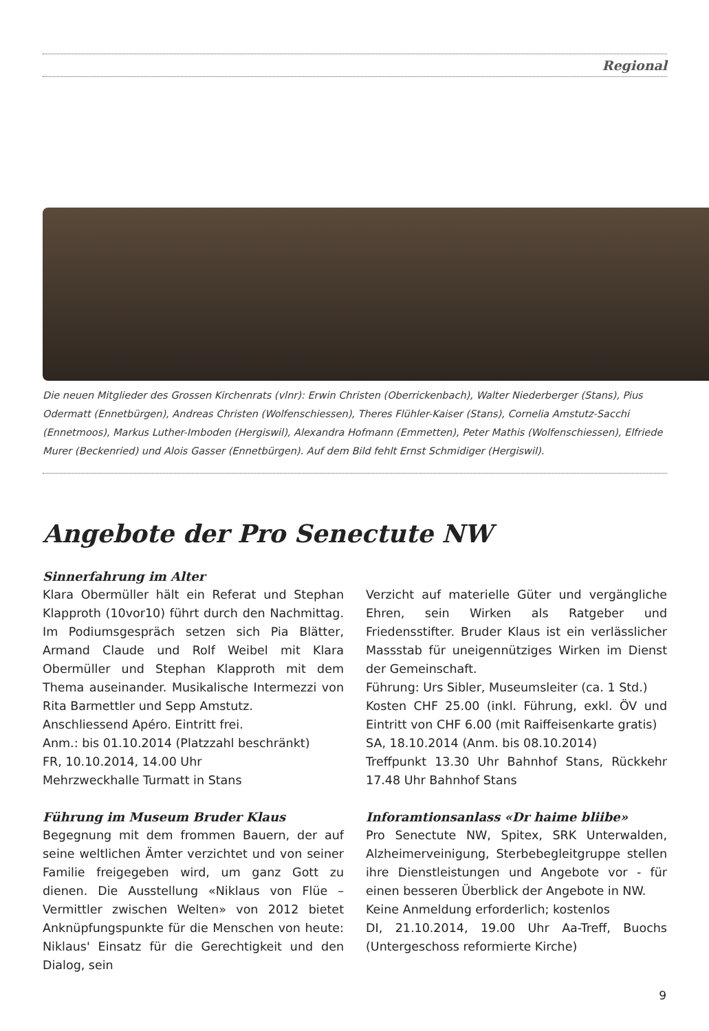Regional
Die neuen Mitglieder des Grossen Kirchenrats (vlnr): Erwin Christen (Oberrickenbach), Walter Niederberger (Stans), Pius Odermatt (Ennetbürgen), Andreas Christen (Wolfenschiessen), Theres Flühler-Kaiser (Stans), Cornelia Amstutz-Sacchi (Ennetmoos), Markus Luther-Imboden (Hergiswil), Alexandra Hofmann (Emmetten), Peter Mathis (Wolfenschiessen), Elfriede Murer (Beckenried) und Alois Gasser (Ennetbürgen). Auf dem Bild fehlt Ernst Schmidiger (Hergiswil).
Angebote der Pro Senectute NW
Sinnerfahrung im Alter
Klara Obermüller hält ein Referat und Stephan Klapproth (10vor10) führt durch den Nachmittag. Im Podiumsgespräch setzen sich Pia Blätter, Armand Claude und Rolf Weibel mit Klara Obermüller und Stephan Klapproth mit dem Thema auseinander. Musikalische Intermezzi von Rita Barmettler und Sepp Amstutz.
Anschliessend Apéro. Eintritt frei.
Anm.: bis 01.10.2014 (Platzzahl beschränkt)
FR, 10.10.2014, 14.00 Uhr
Mehrzweckhalle Turmatt in Stans
Führung im Museum Bruder Klaus
Begegnung mit dem frommen Bauern, der auf seine weltlichen Ämter verzichtet und von seiner Familie freigegeben wird, um ganz Gott zu dienen. Die Ausstellung «Niklaus von Flüe – Vermittler zwischen Welten» von 2012 bietet Anknüpfungspunkte für die Menschen von heute: Niklaus' Einsatz für die Gerechtigkeit und den Dialog, sein
Verzicht auf materielle Güter und vergängliche Ehren, sein Wirken als Ratgeber und Friedensstifter. Bruder Klaus ist ein verlässlicher Massstab für uneigennütziges Wirken im Dienst der Gemeinschaft.
Führung: Urs Sibler, Museumsleiter (ca. 1 Std.)
Kosten CHF 25.00 (inkl. Führung, exkl. ÖV und Eintritt von CHF 6.00 (mit Raiffeisenkarte gratis)
SA, 18.10.2014 (Anm. bis 08.10.2014)
Treffpunkt 13.30 Uhr Bahnhof Stans, Rückkehr 17.48 Uhr Bahnhof Stans
Inforamtionsanlass «Dr haime bliibe»
Pro Senectute NW, Spitex, SRK Unterwalden, Alzheimerveinigung, Sterbebegleitgruppe stellen ihre Dienstleistungen und Angebote vor - für einen besseren Überblick der Angebote in NW.
Keine Anmeldung erforderlich; kostenlos
DI, 21.10.2014, 19.00 Uhr Aa-Treff, Buochs (Untergeschoss reformierte Kirche)
9